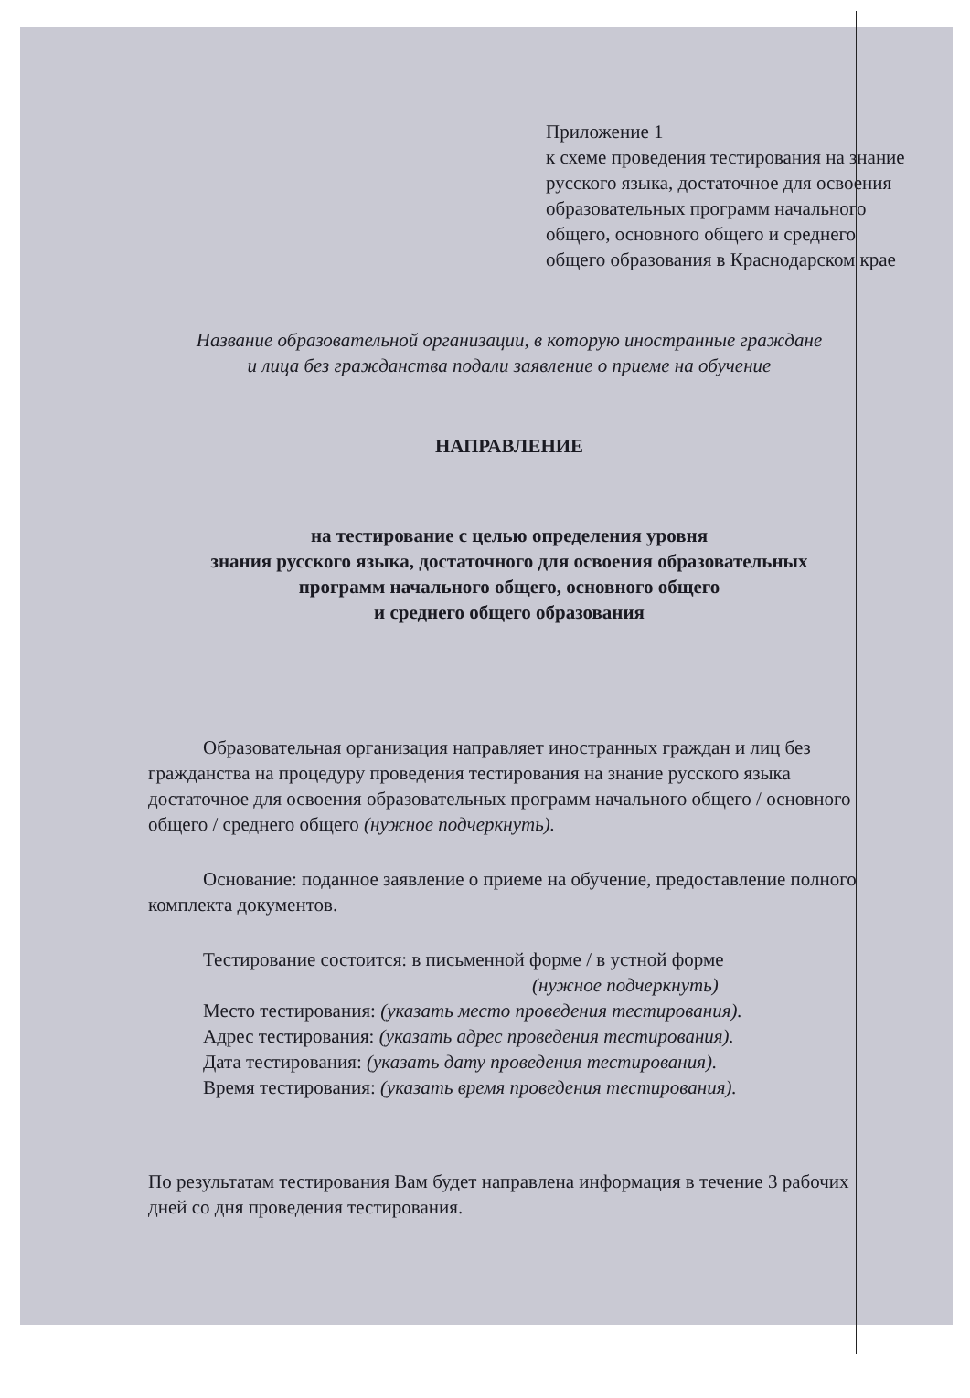Приложение 1
к схеме проведения тестирования на знание русского языка, достаточное для освоения образовательных программ начального общего, основного общего и среднего общего образования в Краснодарском крае
Название образовательной организации, в которую иностранные граждане
и лица без гражданства подали заявление о приеме на обучение
НАПРАВЛЕНИЕ
на тестирование с целью определения уровня
знания русского языка, достаточного для освоения образовательных
программ начального общего, основного общего
и среднего общего образования
Образовательная организация направляет иностранных граждан и лиц без гражданства на процедуру проведения тестирования на знание русского языка достаточное для освоения образовательных программ начального общего / основного общего / среднего общего (нужное подчеркнуть).
Основание: поданное заявление о приеме на обучение, предоставление полного комплекта документов.
Тестирование состоится: в письменной форме / в устной форме
(нужное подчеркнуть)
Место тестирования: (указать место проведения тестирования).
Адрес тестирования: (указать адрес проведения тестирования).
Дата тестирования: (указать дату проведения тестирования).
Время тестирования: (указать время проведения тестирования).
По результатам тестирования Вам будет направлена информация в течение 3 рабочих дней со дня проведения тестирования.